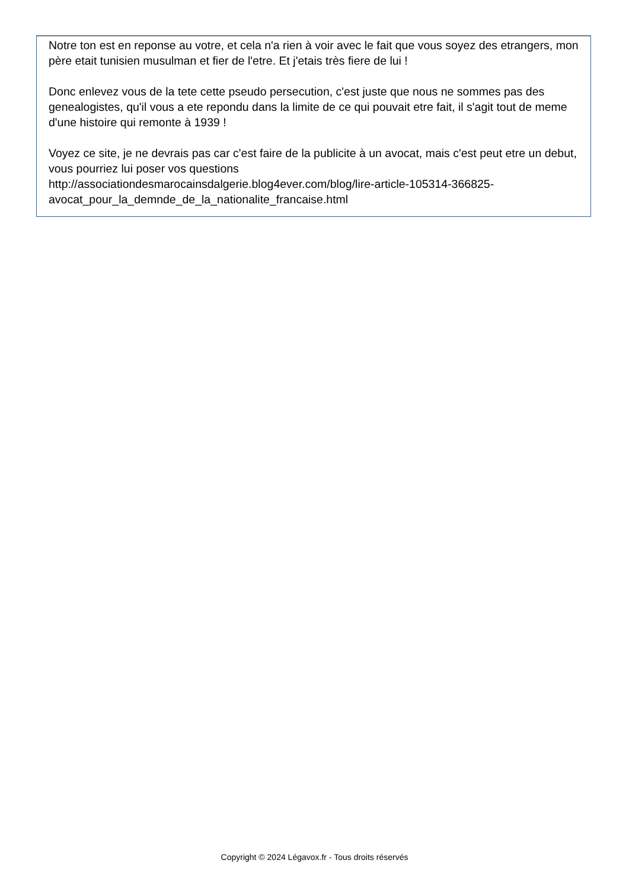Notre ton est en reponse au votre, et cela n'a rien à voir avec le fait que vous soyez des etrangers, mon père etait tunisien musulman et fier de l'etre. Et j'etais très fiere de lui !
Donc enlevez vous de la tete cette pseudo persecution, c'est juste que nous ne sommes pas des genealogistes, qu'il vous a ete repondu dans la limite de ce qui pouvait etre fait, il s'agit tout de meme d'une histoire qui remonte à 1939 !
Voyez ce site, je ne devrais pas car c'est faire de la publicite à un avocat, mais c'est peut etre un debut, vous pourriez lui poser vos questions
http://associationdesmarocainsdalgerie.blog4ever.com/blog/lire-article-105314-366825-
avocat_pour_la_demnde_de_la_nationalite_francaise.html
Copyright © 2024 Légavox.fr - Tous droits réservés